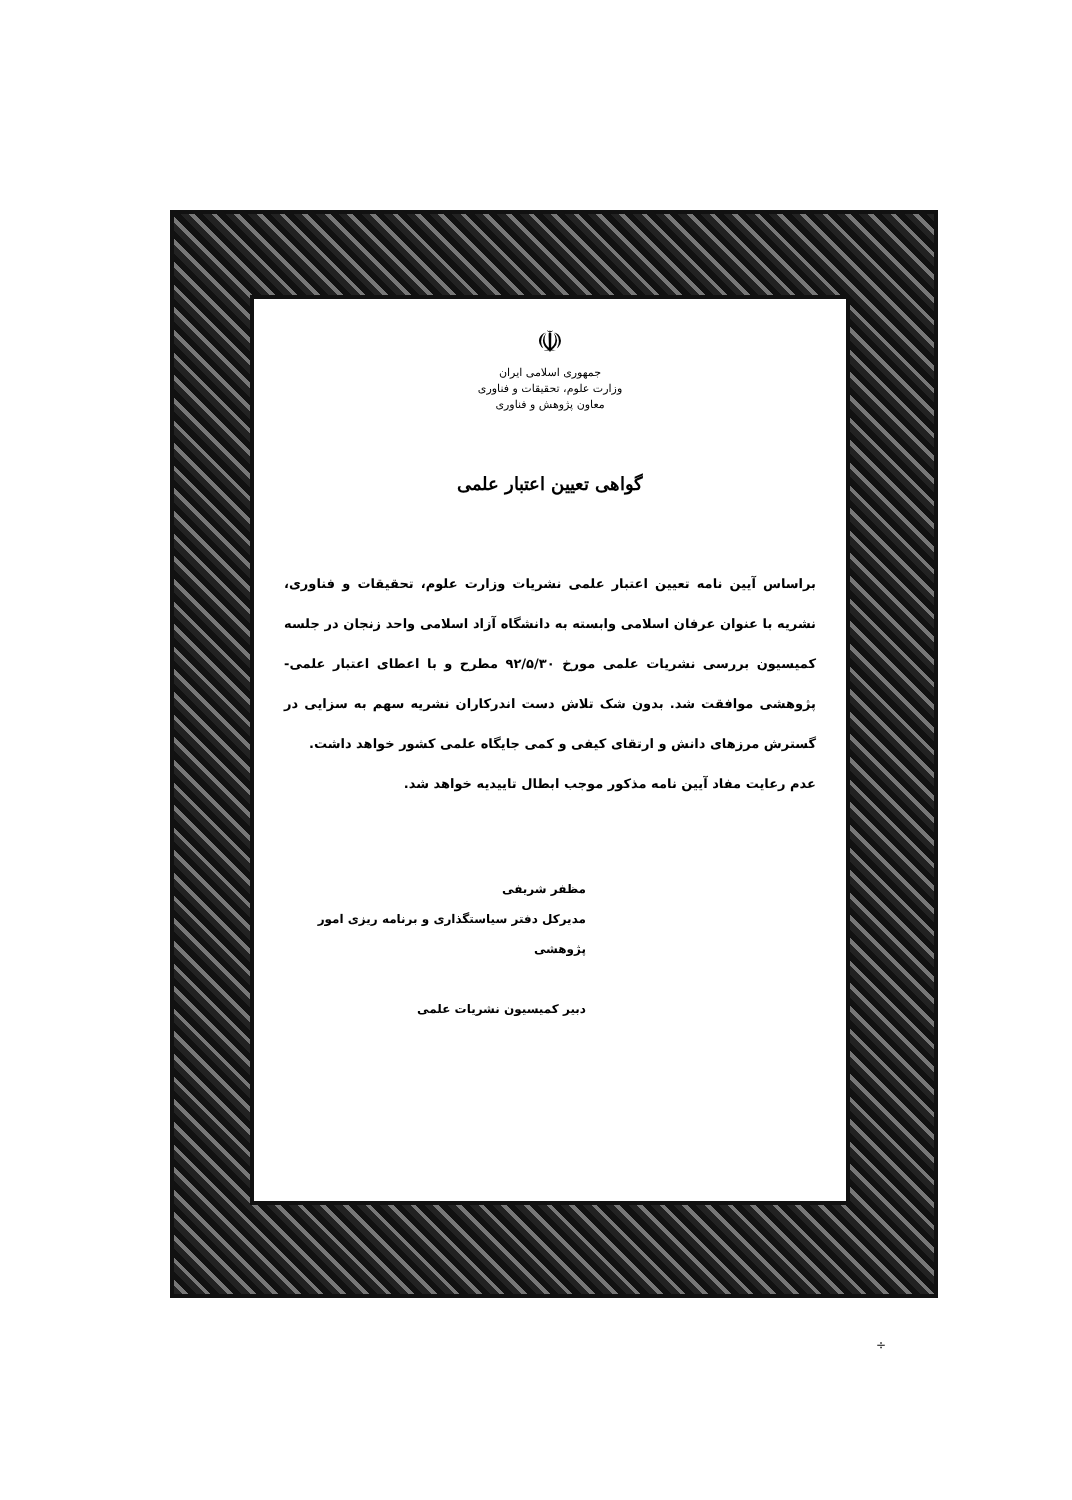☫
جمهوری اسلامی ایران
وزارت علوم، تحقیقات و فناوری
معاون پژوهش و فناوری
گواهی تعیین اعتبار علمی
براساس آیین نامه تعیین اعتبار علمی نشریات وزارت علوم، تحقیقات و فناوری، نشریه با عنوان عرفان اسلامی وابسته به دانشگاه آزاد اسلامی واحد زنجان در جلسه کمیسیون بررسی نشریات علمی مورخ ۹۲/۵/۳۰ مطرح و با اعطای اعتبار علمی-پژوهشی موافقت شد. بدون شک تلاش دست اندرکاران نشریه سهم به سزایی در گسترش مرزهای دانش و ارتقای کیفی و کمی جایگاه علمی کشور خواهد داشت.
عدم رعایت مفاد آیین نامه مذکور موجب ابطال تاییدیه خواهد شد.
مظفر شریفی
مدیرکل دفتر سیاستگذاری و برنامه ریزی امور پژوهشی
دبیر کمیسیون نشریات علمی
÷